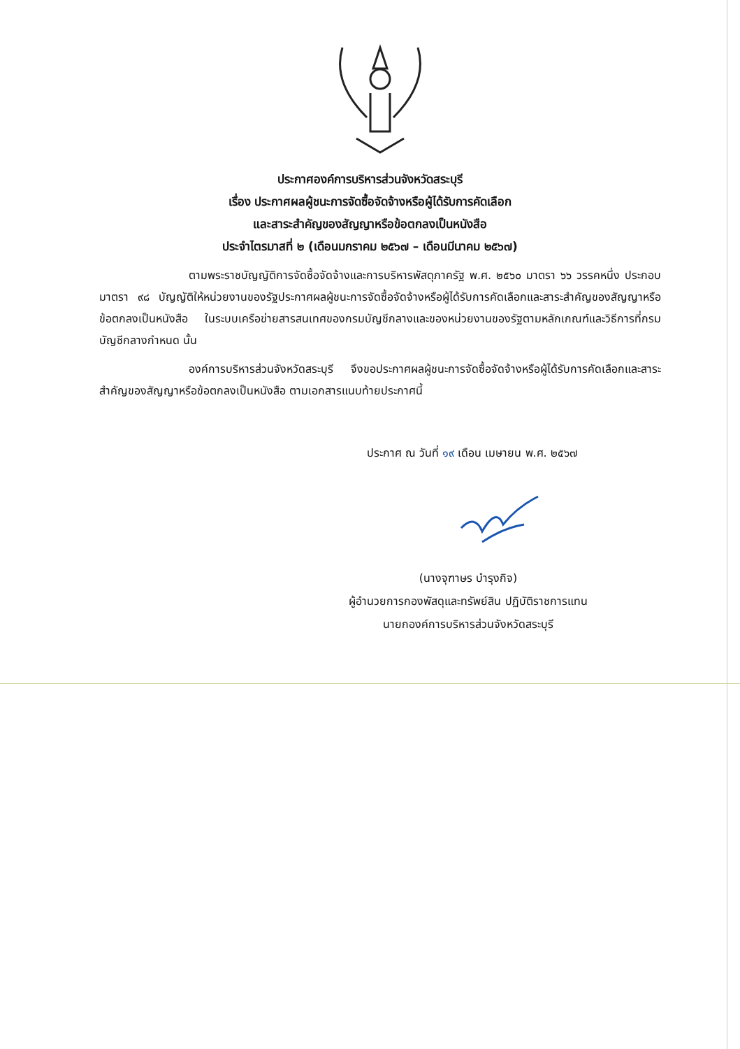ประกาศองค์การบริหารส่วนจังหวัดสระบุรี
เรื่อง ประกาศผลผู้ชนะการจัดซื้อจัดจ้างหรือผู้ได้รับการคัดเลือก
และสาระสำคัญของสัญญาหรือข้อตกลงเป็นหนังสือ
ประจำไตรมาสที่ ๒ (เดือนมกราคม ๒๕๖๗ – เดือนมีนาคม ๒๕๖๗)
ตามพระราชบัญญัติการจัดซื้อจัดจ้างและการบริหารพัสดุภาครัฐ พ.ศ. ๒๕๖๐ มาตรา ๖๖ วรรคหนึ่ง ประกอบมาตรา ๙๘ บัญญัติให้หน่วยงานของรัฐประกาศผลผู้ชนะการจัดซื้อจัดจ้างหรือผู้ได้รับการคัดเลือกและสาระสำคัญของสัญญาหรือข้อตกลงเป็นหนังสือ ในระบบเครือข่ายสารสนเทศของกรมบัญชีกลางและของหน่วยงานของรัฐตามหลักเกณฑ์และวิธีการที่กรมบัญชีกลางกำหนด นั้น
องค์การบริหารส่วนจังหวัดสระบุรี จึงขอประกาศผลผู้ชนะการจัดซื้อจัดจ้างหรือผู้ได้รับการคัดเลือกและสาระสำคัญของสัญญาหรือข้อตกลงเป็นหนังสือ ตามเอกสารแนบท้ายประกาศนี้
ประกาศ ณ วันที่ ๑๙ เดือน เมษายน พ.ศ. ๒๕๖๗
(นางจุฑาษร บำรุงกิจ)
ผู้อำนวยการกองพัสดุและทรัพย์สิน ปฏิบัติราชการแทน
นายกองค์การบริหารส่วนจังหวัดสระบุรี